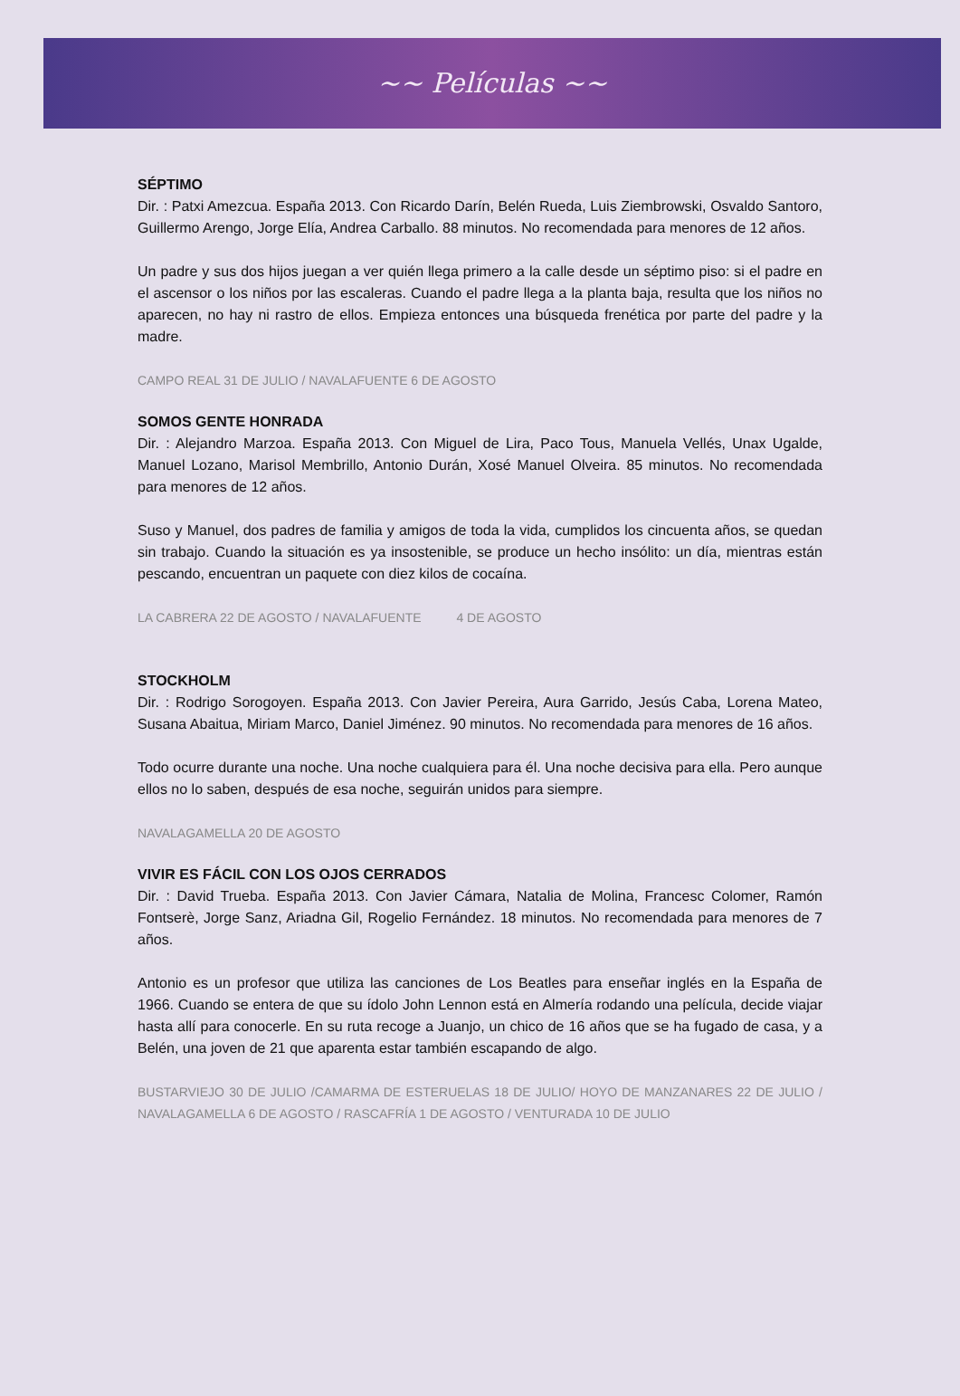~~ Películas ~~
SÉPTIMO
Dir. : Patxi Amezcua. España 2013. Con Ricardo Darín, Belén Rueda, Luis Ziembrowski, Osvaldo Santoro, Guillermo Arengo, Jorge Elía, Andrea Carballo. 88 minutos. No recomendada para menores de 12 años.
Un padre y sus dos hijos juegan a ver quién llega primero a la calle desde un séptimo piso: si el padre en el ascensor o los niños por las escaleras. Cuando el padre llega a la planta baja, resulta que los niños no aparecen, no hay ni rastro de ellos. Empieza entonces una búsqueda frenética por parte del padre y la madre.
CAMPO REAL 31 DE JULIO / NAVALAFUENTE 6 DE AGOSTO
SOMOS GENTE HONRADA
Dir. : Alejandro Marzoa. España 2013. Con Miguel de Lira, Paco Tous, Manuela Vellés, Unax Ugalde, Manuel Lozano, Marisol Membrillo, Antonio Durán, Xosé Manuel Olveira. 85 minutos. No recomendada para menores de 12 años.
Suso y Manuel, dos padres de familia y amigos de toda la vida, cumplidos los cincuenta años, se quedan sin trabajo. Cuando la situación es ya insostenible, se produce un hecho insólito: un día, mientras están pescando, encuentran un paquete con diez kilos de cocaína.
LA CABRERA 22 DE AGOSTO / NAVALAFUENTE 4 DE AGOSTO
STOCKHOLM
Dir. : Rodrigo Sorogoyen. España 2013. Con Javier Pereira, Aura Garrido, Jesús Caba, Lorena Mateo, Susana Abaitua, Miriam Marco, Daniel Jiménez. 90 minutos. No recomendada para menores de 16 años.
Todo ocurre durante una noche. Una noche cualquiera para él. Una noche decisiva para ella. Pero aunque ellos no lo saben, después de esa noche, seguirán unidos para siempre.
NAVALAGAMELLA 20 DE AGOSTO
VIVIR ES FÁCIL CON LOS OJOS CERRADOS
Dir. : David Trueba. España 2013. Con Javier Cámara, Natalia de Molina, Francesc Colomer, Ramón Fontserè, Jorge Sanz, Ariadna Gil, Rogelio Fernández. 18 minutos. No recomendada para menores de 7 años.
Antonio es un profesor que utiliza las canciones de Los Beatles para enseñar inglés en la España de 1966. Cuando se entera de que su ídolo John Lennon está en Almería rodando una película, decide viajar hasta allí para conocerle. En su ruta recoge a Juanjo, un chico de 16 años que se ha fugado de casa, y a Belén, una joven de 21 que aparenta estar también escapando de algo.
BUSTARVIEJO 30 DE JULIO /CAMARMA DE ESTERUELAS 18 DE JULIO/ HOYO DE MANZANARES 22 DE JULIO / NAVALAGAMELLA 6 DE AGOSTO / RASCAFRÍA 1 DE AGOSTO / VENTURADA 10 DE JULIO